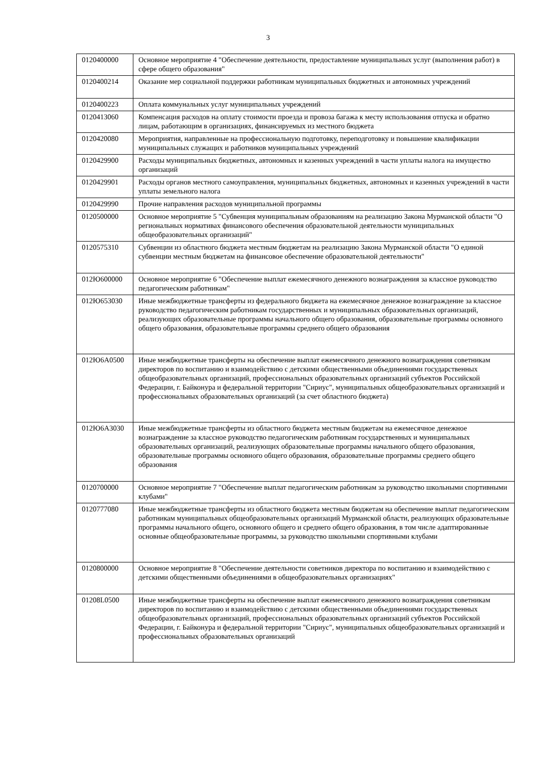3
| 0120400000 | Основное мероприятие 4 "Обеспечение деятельности, предоставление муниципальных услуг (выполнения работ) в сфере общего образования" |
| 0120400214 | Оказание мер социальной поддержки работникам муниципальных бюджетных и автономных учреждений |
| 0120400223 | Оплата коммунальных услуг муниципальных учреждений |
| 0120413060 | Компенсация расходов на оплату стоимости проезда и провоза багажа к месту использования отпуска и обратно лицам, работающим в организациях, финансируемых из местного бюджета |
| 0120420080 | Мероприятия, направленные на профессиональную подготовку, переподготовку и повышение квалификации муниципальных служащих и работников муниципальных учреждений |
| 0120429900 | Расходы муниципальных бюджетных, автономных и казенных учреждений в части уплаты налога на имущество организаций |
| 0120429901 | Расходы органов местного самоуправления, муниципальных бюджетных, автономных и казенных учреждений в части уплаты земельного налога |
| 0120429990 | Прочие направления расходов муниципальной программы |
| 0120500000 | Основное мероприятие 5 "Субвенция муниципальным образованиям на реализацию Закона Мурманской области "О региональных нормативах финансового обеспечения образовательной деятельности муниципальных общеобразовательных организаций" |
| 0120575310 | Субвенции из областного бюджета местным бюджетам на реализацию Закона Мурманской области "О единой субвенции местным бюджетам на финансовое обеспечение образовательной деятельности" |
| 012Ю600000 | Основное мероприятие 6 "Обеспечение выплат ежемесячного денежного вознаграждения за классное руководство педагогическим работникам" |
| 012Ю653030 | Иные межбюджетные трансферты из федерального бюджета на ежемесячное денежное вознаграждение за классное руководство педагогическим работникам государственных и муниципальных образовательных организаций, реализующих образовательные программы начального общего образования, образовательные программы основного общего образования, образовательные программы среднего общего образования |
| 012Ю6А0500 | Иные межбюджетные трансферты на обеспечение выплат ежемесячного денежного вознаграждения советникам директоров по воспитанию и взаимодействию с детскими общественными объединениями государственных общеобразовательных организаций, профессиональных образовательных организаций субъектов Российской Федерации, г. Байконура и федеральной территории "Сириус", муниципальных общеобразовательных организаций и профессиональных образовательных организаций (за счет областного бюджета) |
| 012Ю6А3030 | Иные межбюджетные трансферты из областного бюджета местным бюджетам на ежемесячное денежное вознаграждение за классное руководство педагогическим работникам государственных и муниципальных образовательных организаций, реализующих образовательные программы начального общего образования, образовательные программы основного общего образования, образовательные программы среднего общего образования |
| 0120700000 | Основное мероприятие 7 "Обеспечение выплат педагогическим работникам за руководство школьными спортивными клубами" |
| 0120777080 | Иные межбюджетные трансферты из областного бюджета местным бюджетам на обеспечение выплат педагогическим работникам муниципальных общеобразовательных организаций Мурманской области, реализующих образовательные программы начального общего, основного общего и среднего общего образования, в том числе адаптированные основные общеобразовательные программы, за руководство школьными спортивными клубами |
| 0120800000 | Основное мероприятие 8 "Обеспечение деятельности советников директора по воспитанию и взаимодействию с детскими общественными объединениями в общеобразовательных организациях" |
| 01208L0500 | Иные межбюджетные трансферты на обеспечение выплат ежемесячного денежного вознаграждения советникам директоров по воспитанию и взаимодействию с детскими общественными объединениями государственных общеобразовательных организаций, профессиональных образовательных организаций субъектов Российской Федерации, г. Байконура и федеральной территории "Сириус", муниципальных общеобразовательных организаций и профессиональных образовательных организаций |